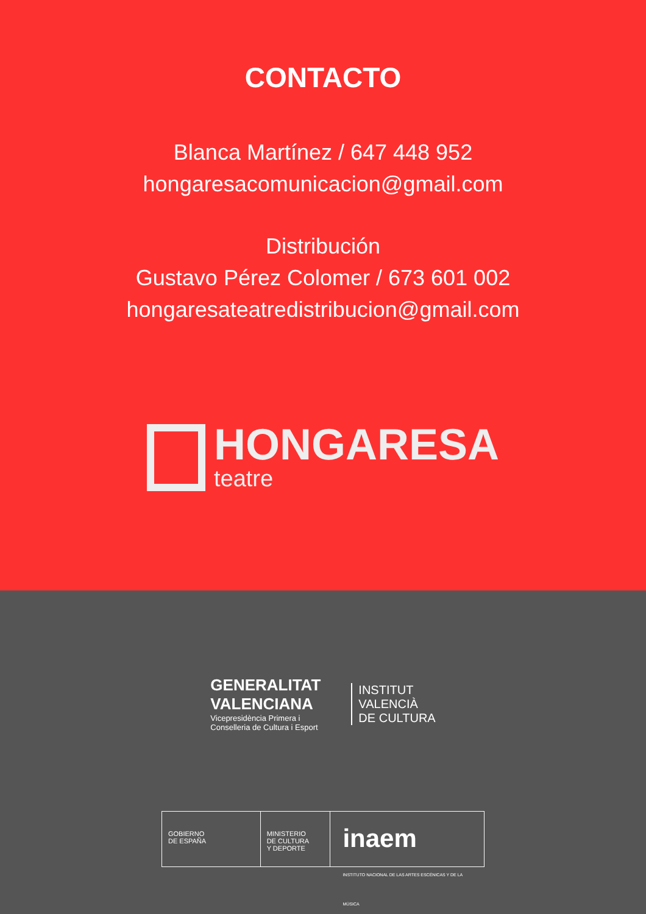CONTACTO
Blanca Martínez / 647 448 952
hongaresacomunicacion@gmail.com
Distribución
Gustavo Pérez Colomer / 673 601 002
hongaresateatredistribucion@gmail.com
HONGARESA
teatre
GENERALITAT
VALENCIANA
Vicepresidència Primera i
Conselleria de Cultura i Esport
INSTITUT
VALENCIÀ
DE CULTURA
GOBIERNO
DE ESPAÑA
MINISTERIO
DE CULTURA
Y DEPORTE
inaem
INSTITUTO NACIONAL DE LAS ARTES ESCÉNICAS Y DE LA MÚSICA